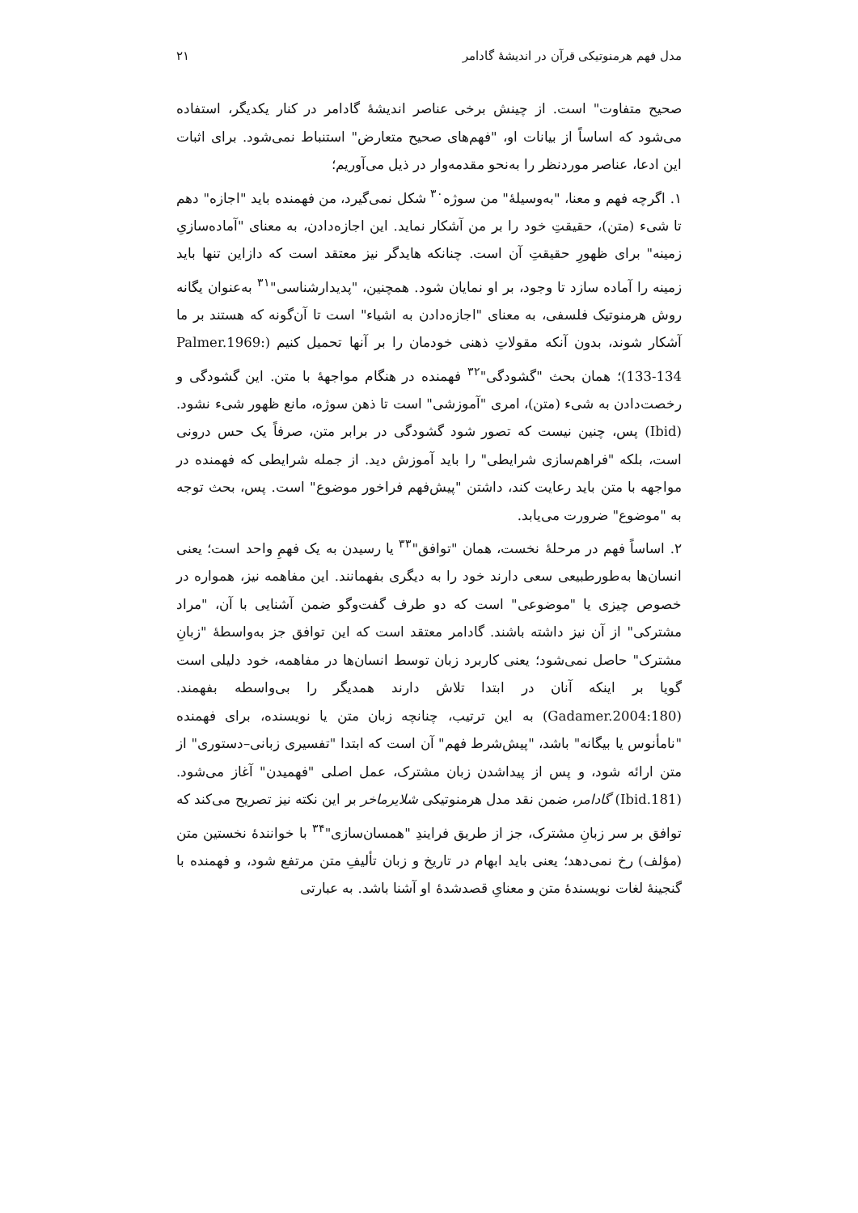مدل فهم هرمنوتیکی قرآن در اندیشهٔ گادامر ۲۱
صحیح متفاوت" است. از چینش برخی عناصر اندیشهٔ گادامر در کنار یکدیگر، استفاده می‌شود که اساساً از بیانات او، "فهم‌های صحیح متعارض" استنباط نمی‌شود. برای اثبات این ادعا، عناصر موردنظر را به‌نحو مقدمه‌وار در ذیل می‌آوریم؛
۱. اگرچه فهم و معنا، "به‌وسیلهٔ" من سوژه<sup>۳۰</sup> شکل نمی‌گیرد، من فهمنده باید "اجازه" دهم تا شیء (متن)، حقیقتِ خود را بر من آشکار نماید. این اجازه‌دادن، به معنای "آماده‌سازیِ زمینه" برای ظهورِ حقیقتِ آن است. چنانکه هایدگر نیز معتقد است که دازاین تنها باید زمینه را آماده سازد تا وجود، بر او نمایان شود. همچنین، "پدیدارشناسی"<sup>۳۱</sup> به‌عنوان یگانه روش هرمنوتیک فلسفی، به معنای "اجازه‌دادن به اشیاء" است تا آن‌گونه که هستند بر ما آشکار شوند، بدون آنکه مقولاتِ ذهنی خودمان را بر آنها تحمیل کنیم (Palmer.1969: 133-134)؛ همان بحث "گشودگی"<sup>۳۲</sup> فهمنده در هنگام مواجههٔ با متن. این گشودگی و رخصت‌دادن به شیء (متن)، امری "آموزشی" است تا ذهن سوژه، مانع ظهور شیء نشود. (Ibid) پس، چنین نیست که تصور شود گشودگی در برابر متن، صرفاً یک حس درونی است، بلکه "فراهم‌سازی شرایطی" را باید آموزش دید. از جمله شرایطی که فهمنده در مواجهه با متن باید رعایت کند، داشتن "پیش‌فهم فراخور موضوع" است. پس، بحث توجه به "موضوع" ضرورت می‌یابد.
۲. اساساً فهم در مرحلهٔ نخست، همان "توافق"<sup>۳۳</sup> یا رسیدن به یک فهمِ واحد است؛ یعنی انسان‌ها به‌طورطبیعی سعی دارند خود را به دیگری بفهمانند. این مفاهمه نیز، همواره در خصوص چیزی یا "موضوعی" است که دو طرف گفت‌وگو ضمن آشنایی با آن، "مراد مشترکی" از آن نیز داشته باشند. گادامر معتقد است که این توافق جز به‌واسطهٔ "زبانِ مشترک" حاصل نمی‌شود؛ یعنی کاربرد زبان توسط انسان‌ها در مفاهمه، خود دلیلی است گویا بر اینکه آنان در ابتدا تلاش دارند همدیگر را بی‌واسطه بفهمند. (Gadamer.2004:180) به این ترتیب، چنانچه زبان متن یا نویسنده، برای فهمنده "نامأنوس یا بیگانه" باشد، "پیش‌شرط فهم" آن است که ابتدا "تفسیری زبانی–دستوری" از متن ارائه شود، و پس از پیداشدن زبان مشترک، عمل اصلی "فهمیدن" آغاز می‌شود. (Ibid.181) گادامر، ضمن نقد مدل هرمنوتیکی شلایرماخر بر این نکته نیز تصریح می‌کند که توافق بر سر زبانِ مشترک، جز از طریق فرایندِ "همسان‌سازی"<sup>۳۴</sup> با خوانندهٔ نخستین متن (مؤلف) رخ نمی‌دهد؛ یعنی باید ابهام در تاریخ و زبان تألیفِ متن مرتفع شود، و فهمنده با گنجینهٔ لغات نویسندهٔ متن و معنایِ قصدشدهٔ او آشنا باشد. به عبارتی